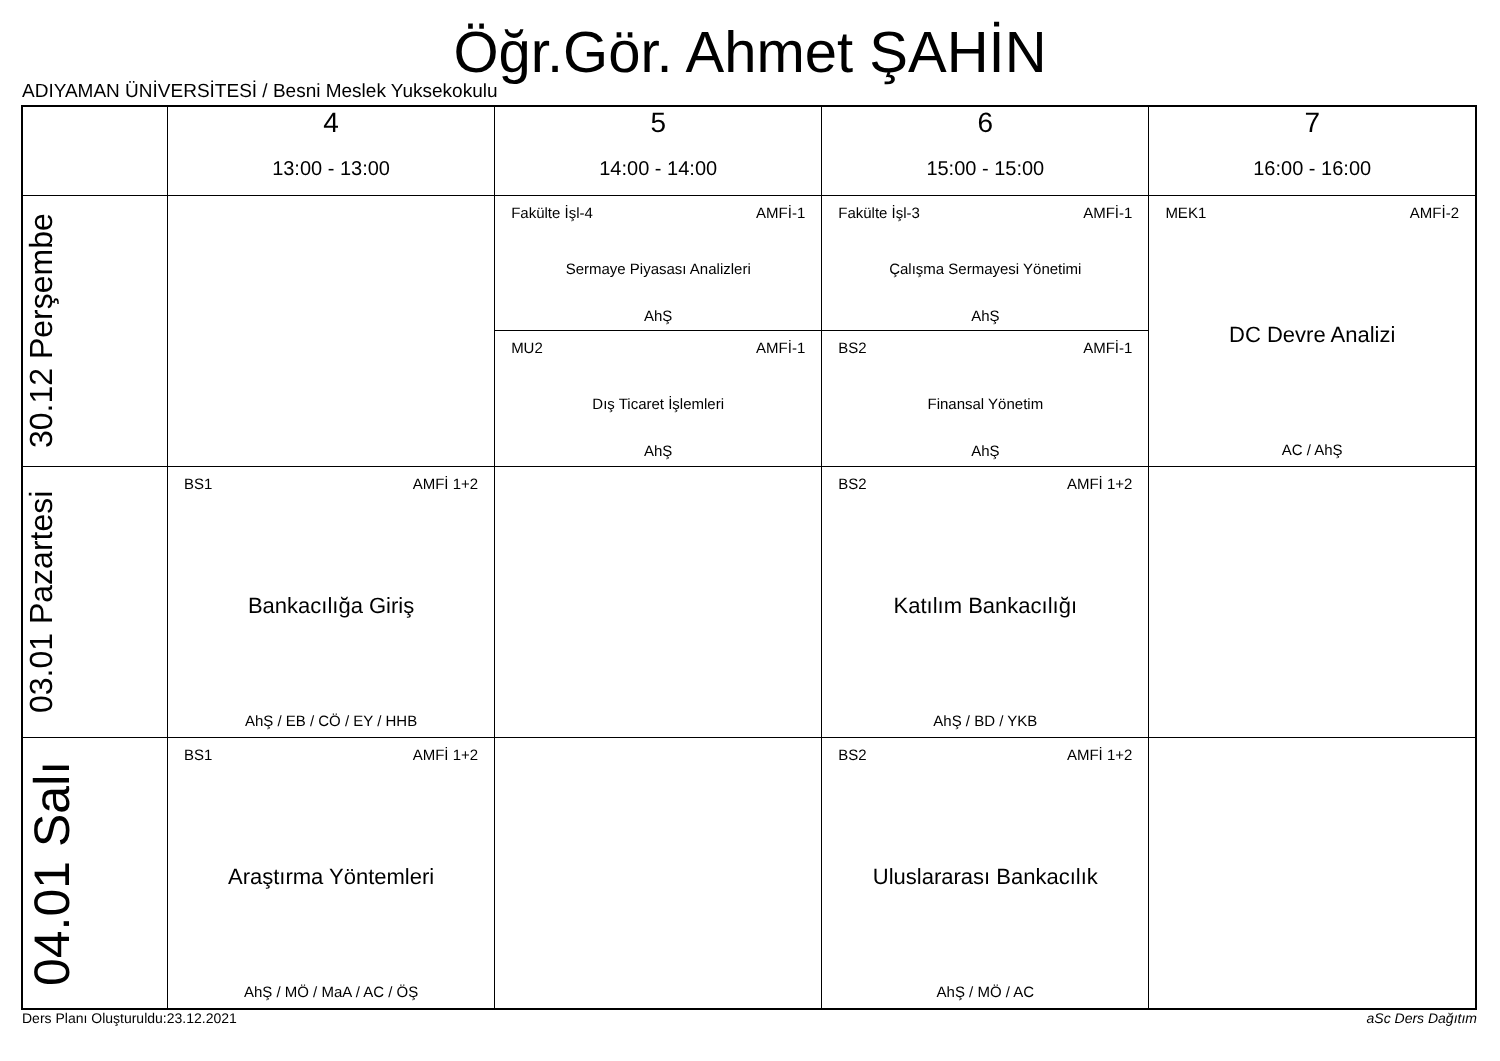Öğr.Gör. Ahmet ŞAHİN
ADIYAMAN ÜNİVERSİTESİ / Besni Meslek Yuksekokulu
| | 4 13:00 - 13:00 | 5 14:00 - 14:00 | 6 15:00 - 15:00 | 7 16:00 - 16:00 |
| --- | --- | --- | --- | --- |
| 30.12 Perşembe | | Fakülte İşl-4 AMFİ-1 Sermaye Piyasası Analizleri AhŞ MU2 AMFİ-1 Dış Ticaret İşlemleri AhŞ | Fakülte İşl-3 AMFİ-1 Çalışma Sermayesi Yönetimi AhŞ BS2 AMFİ-1 Finansal Yönetim AhŞ | MEK1 AMFİ-2 DC Devre Analizi AC / AhŞ |
| 03.01 Pazartesi | BS1 AMFİ 1+2 Bankacılığa Giriş AhŞ / EB / CÖ / EY / HHB | | BS2 AMFİ 1+2 Katılım Bankacılığı AhŞ / BD / YKB | |
| 04.01 Salı | BS1 AMFİ 1+2 Araştırma Yöntemleri AhŞ / MÖ / MaA / AC / ÖŞ | | BS2 AMFİ 1+2 Uluslararası Bankacılık AhŞ / MÖ / AC | |
Ders Planı Oluşturuldu:23.12.2021
aSc Ders Dağıtım